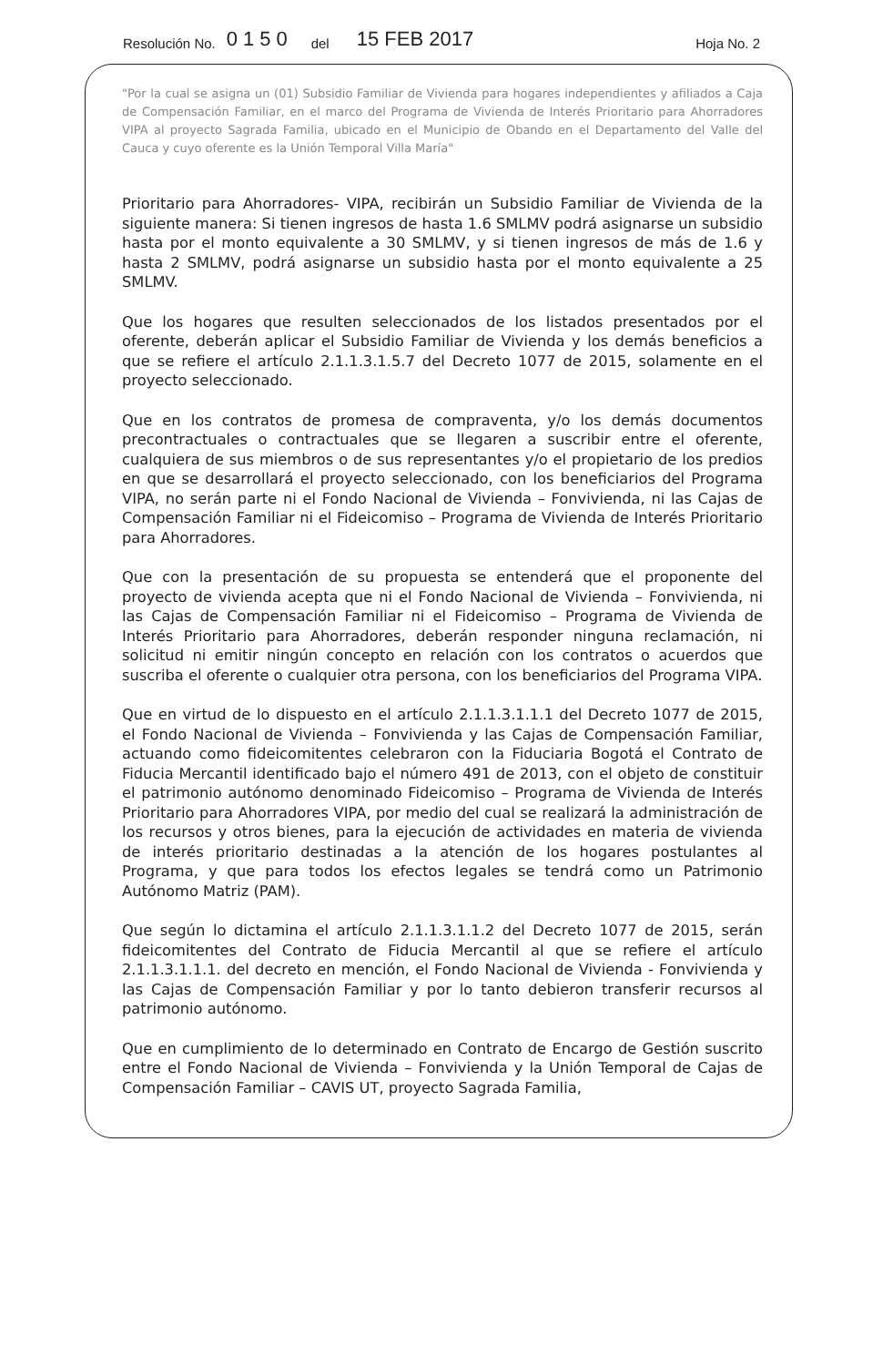Resolución No. 0150 del 15 FEB 2017 Hoja No. 2
"Por la cual se asigna un (01) Subsidio Familiar de Vivienda para hogares independientes y afiliados a Caja de Compensación Familiar, en el marco del Programa de Vivienda de Interés Prioritario para Ahorradores VIPA al proyecto Sagrada Familia, ubicado en el Municipio de Obando en el Departamento del Valle del Cauca y cuyo oferente es la Unión Temporal Villa María"
Prioritario para Ahorradores- VIPA, recibirán un Subsidio Familiar de Vivienda de la siguiente manera: Si tienen ingresos de hasta 1.6 SMLMV podrá asignarse un subsidio hasta por el monto equivalente a 30 SMLMV, y si tienen ingresos de más de 1.6 y hasta 2 SMLMV, podrá asignarse un subsidio hasta por el monto equivalente a 25 SMLMV.
Que los hogares que resulten seleccionados de los listados presentados por el oferente, deberán aplicar el Subsidio Familiar de Vivienda y los demás beneficios a que se refiere el artículo 2.1.1.3.1.5.7 del Decreto 1077 de 2015, solamente en el proyecto seleccionado.
Que en los contratos de promesa de compraventa, y/o los demás documentos precontractuales o contractuales que se llegaren a suscribir entre el oferente, cualquiera de sus miembros o de sus representantes y/o el propietario de los predios en que se desarrollará el proyecto seleccionado, con los beneficiarios del Programa VIPA, no serán parte ni el Fondo Nacional de Vivienda – Fonvivienda, ni las Cajas de Compensación Familiar ni el Fideicomiso – Programa de Vivienda de Interés Prioritario para Ahorradores.
Que con la presentación de su propuesta se entenderá que el proponente del proyecto de vivienda acepta que ni el Fondo Nacional de Vivienda – Fonvivienda, ni las Cajas de Compensación Familiar ni el Fideicomiso – Programa de Vivienda de Interés Prioritario para Ahorradores, deberán responder ninguna reclamación, ni solicitud ni emitir ningún concepto en relación con los contratos o acuerdos que suscriba el oferente o cualquier otra persona, con los beneficiarios del Programa VIPA.
Que en virtud de lo dispuesto en el artículo 2.1.1.3.1.1.1 del Decreto 1077 de 2015, el Fondo Nacional de Vivienda – Fonvivienda y las Cajas de Compensación Familiar, actuando como fideicomitentes celebraron con la Fiduciaria Bogotá el Contrato de Fiducia Mercantil identificado bajo el número 491 de 2013, con el objeto de constituir el patrimonio autónomo denominado Fideicomiso – Programa de Vivienda de Interés Prioritario para Ahorradores VIPA, por medio del cual se realizará la administración de los recursos y otros bienes, para la ejecución de actividades en materia de vivienda de interés prioritario destinadas a la atención de los hogares postulantes al Programa, y que para todos los efectos legales se tendrá como un Patrimonio Autónomo Matriz (PAM).
Que según lo dictamina el artículo 2.1.1.3.1.1.2 del Decreto 1077 de 2015, serán fideicomitentes del Contrato de Fiducia Mercantil al que se refiere el artículo 2.1.1.3.1.1.1. del decreto en mención, el Fondo Nacional de Vivienda - Fonvivienda y las Cajas de Compensación Familiar y por lo tanto debieron transferir recursos al patrimonio autónomo.
Que en cumplimiento de lo determinado en Contrato de Encargo de Gestión suscrito entre el Fondo Nacional de Vivienda – Fonvivienda y la Unión Temporal de Cajas de Compensación Familiar – CAVIS UT, proyecto Sagrada Familia,